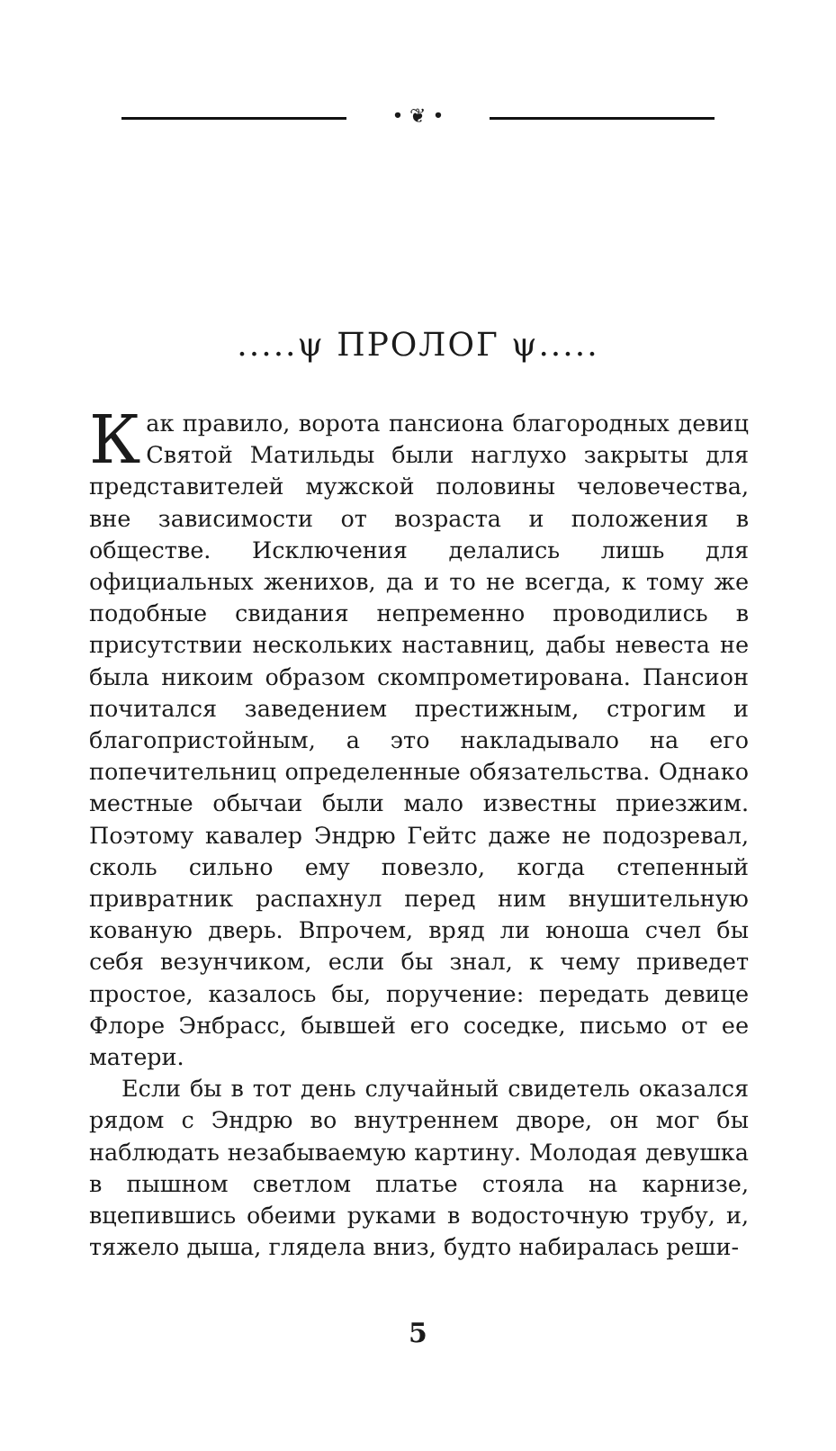• ❦ •
.....ψ ПРОЛОГ ψ.....
Как правило, ворота пансиона благородных девиц Святой Матильды были наглухо закрыты для представителей мужской половины человечества, вне зависимости от возраста и положения в обществе. Исключения делались лишь для официальных женихов, да и то не всегда, к тому же подобные свидания непременно проводились в присутствии нескольких наставниц, дабы невеста не была никоим образом скомпрометирована. Пансион почитался заведением престижным, строгим и благопристойным, а это накладывало на его попечительниц определенные обязательства. Однако местные обычаи были мало известны приезжим. Поэтому кавалер Эндрю Гейтс даже не подозревал, сколь сильно ему повезло, когда степенный привратник распахнул перед ним внушительную кованую дверь. Впрочем, вряд ли юноша счел бы себя везунчиком, если бы знал, к чему приведет простое, казалось бы, поручение: передать девице Флоре Энбрасс, бывшей его соседке, письмо от ее матери.
Если бы в тот день случайный свидетель оказался рядом с Эндрю во внутреннем дворе, он мог бы наблюдать незабываемую картину. Молодая девушка в пышном светлом платье стояла на карнизе, вцепившись обеими руками в водосточную трубу, и, тяжело дыша, глядела вниз, будто набиралась реши-
5